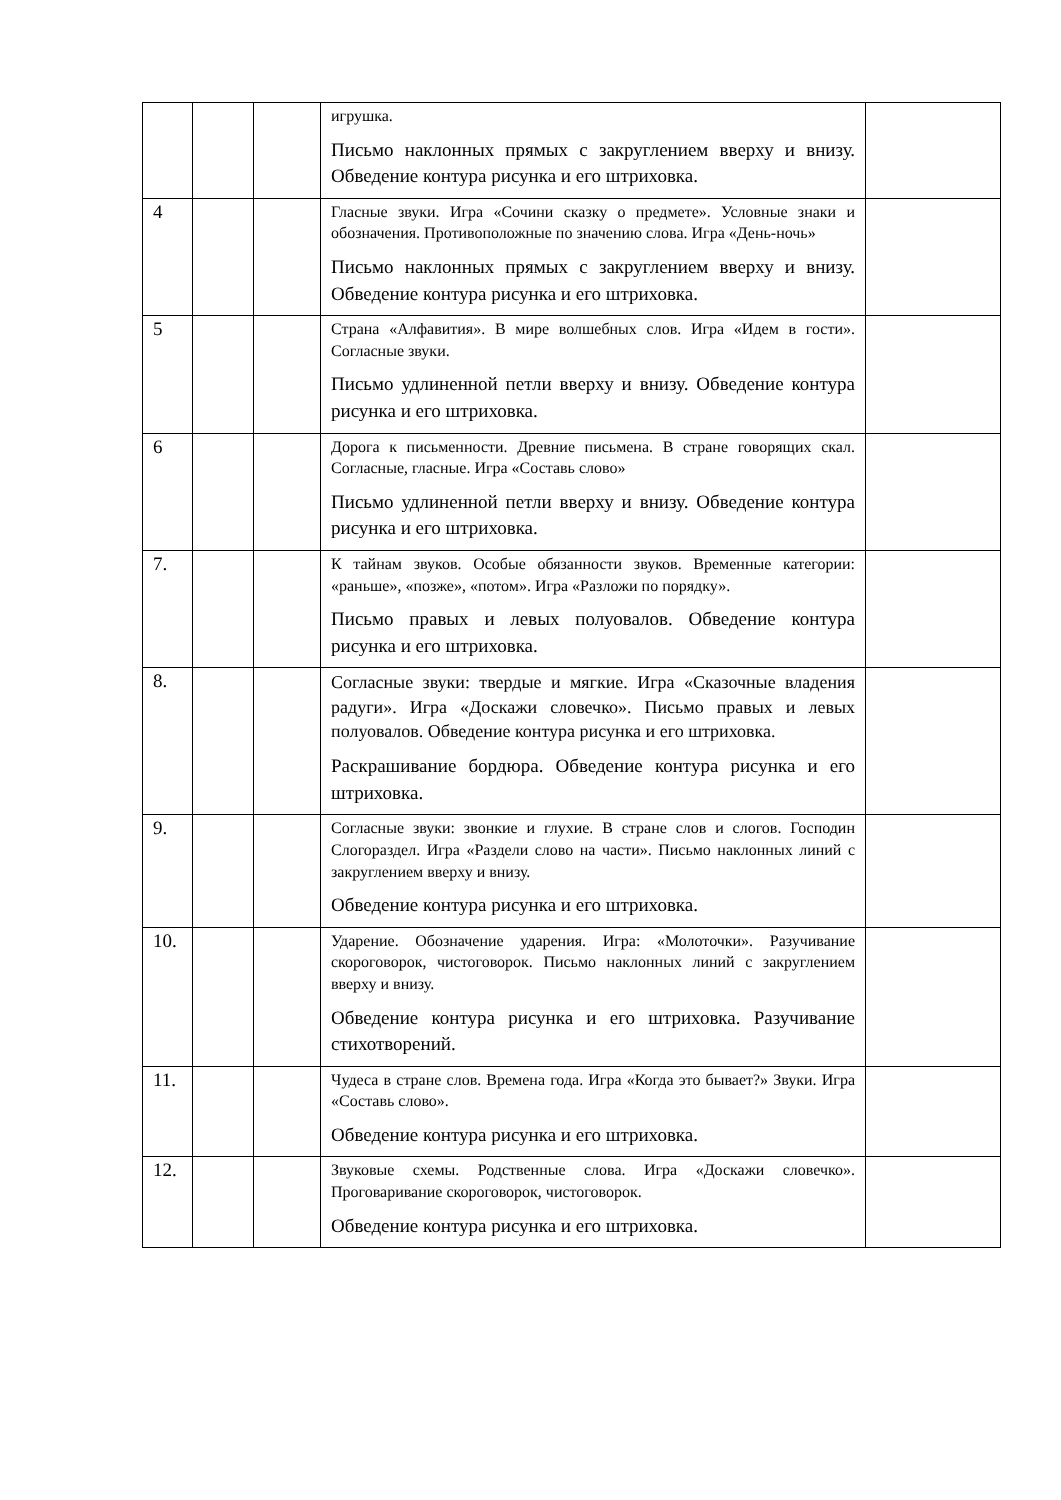| | | | игрушка. Письмо наклонных прямых с закруглением вверху и внизу. Обведение контура рисунка и его штриховка. | |
| 4 | | | Гласные звуки. Игра «Сочини сказку о предмете». Условные знаки и обозначения. Противоположные по значению слова. Игра «День-ночь» Письмо наклонных прямых с закруглением вверху и внизу. Обведение контура рисунка и его штриховка. | |
| 5 | | | Страна «Алфавития». В мире волшебных слов. Игра «Идем в гости». Согласные звуки. Письмо удлиненной петли вверху и внизу. Обведение контура рисунка и его штриховка. | |
| 6 | | | Дорога к письменности. Древние письмена. В стране говорящих скал. Согласные, гласные. Игра «Составь слово» Письмо удлиненной петли вверху и внизу. Обведение контура рисунка и его штриховка. | |
| 7. | | | К тайнам звуков. Особые обязанности звуков. Временные категории: «раньше», «позже», «потом». Игра «Разложи по порядку». Письмо правых и левых полуовалов. Обведение контура рисунка и его штриховка. | |
| 8. | | | Согласные звуки: твердые и мягкие. Игра «Сказочные владения радуги». Игра «Доскажи словечко». Письмо правых и левых полуовалов. Обведение контура рисунка и его штриховка. Раскрашивание бордюра. Обведение контура рисунка и его штриховка. | |
| 9. | | | Согласные звуки: звонкие и глухие. В стране слов и слогов. Господин Слогораздел. Игра «Раздели слово на части». Письмо наклонных линий с закруглением вверху и внизу. Обведение контура рисунка и его штриховка. | |
| 10. | | | Ударение. Обозначение ударения. Игра: «Молоточки». Разучивание скороговорок, чистоговорок. Письмо наклонных линий с закруглением вверху и внизу. Обведение контура рисунка и его штриховка. Разучивание стихотворений. | |
| 11. | | | Чудеса в стране слов. Времена года. Игра «Когда это бывает?» Звуки. Игра «Составь слово». Обведение контура рисунка и его штриховка. | |
| 12. | | | Звуковые схемы. Родственные слова. Игра «Доскажи словечко». Проговаривание скороговорок, чистоговорок. Обведение контура рисунка и его штриховка. | |